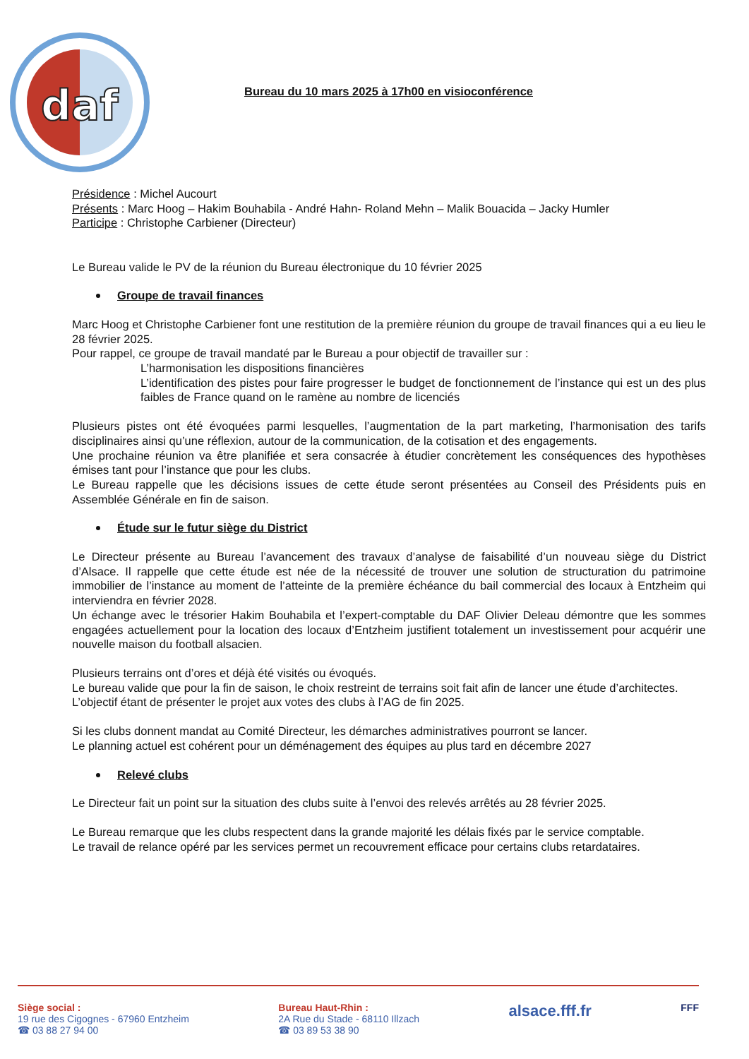daf
Bureau du 10 mars 2025 à 17h00 en visioconférence
Présidence : Michel Aucourt
Présents : Marc Hoog – Hakim Bouhabila - André Hahn- Roland Mehn – Malik Bouacida – Jacky Humler
Participe : Christophe Carbiener (Directeur)
Le Bureau valide le PV de la réunion du Bureau électronique du 10 février 2025
Groupe de travail finances
Marc Hoog et Christophe Carbiener font une restitution de la première réunion du groupe de travail finances qui a eu lieu le 28 février 2025.
Pour rappel, ce groupe de travail mandaté par le Bureau a pour objectif de travailler sur :
L’harmonisation les dispositions financières
L’identification des pistes pour faire progresser le budget de fonctionnement de l’instance qui est un des plus faibles de France quand on le ramène au nombre de licenciés
Plusieurs pistes ont été évoquées parmi lesquelles, l’augmentation de la part marketing, l’harmonisation des tarifs disciplinaires ainsi qu’une réflexion, autour de la communication, de la cotisation et des engagements.
Une prochaine réunion va être planifiée et sera consacrée à étudier concrètement les conséquences des hypothèses émises tant pour l’instance que pour les clubs.
Le Bureau rappelle que les décisions issues de cette étude seront présentées au Conseil des Présidents puis en Assemblée Générale en fin de saison.
Étude sur le futur siège du District
Le Directeur présente au Bureau l’avancement des travaux d’analyse de faisabilité d’un nouveau siège du District d’Alsace. Il rappelle que cette étude est née de la nécessité de trouver une solution de structuration du patrimoine immobilier de l’instance au moment de l’atteinte de la première échéance du bail commercial des locaux à Entzheim qui interviendra en février 2028.
Un échange avec le trésorier Hakim Bouhabila et l’expert-comptable du DAF Olivier Deleau démontre que les sommes engagées actuellement pour la location des locaux d’Entzheim justifient totalement un investissement pour acquérir une nouvelle maison du football alsacien.
Plusieurs terrains ont d’ores et déjà été visités ou évoqués.
Le bureau valide que pour la fin de saison, le choix restreint de terrains soit fait afin de lancer une étude d’architectes.
L’objectif étant de présenter le projet aux votes des clubs à l’AG de fin 2025.
Si les clubs donnent mandat au Comité Directeur, les démarches administratives pourront se lancer.
Le planning actuel est cohérent pour un déménagement des équipes au plus tard en décembre 2027
Relevé clubs
Le Directeur fait un point sur la situation des clubs suite à l’envoi des relevés arrêtés au 28 février 2025.
Le Bureau remarque que les clubs respectent dans la grande majorité les délais fixés par le service comptable.
Le travail de relance opéré par les services permet un recouvrement efficace pour certains clubs retardataires.
Siège social :
19 rue des Cigognes - 67960 Entzheim
☎ 03 88 27 94 00
Bureau Haut-Rhin :
2A Rue du Stade - 68110 Illzach
☎ 03 89 53 38 90
alsace.fff.fr
FFF